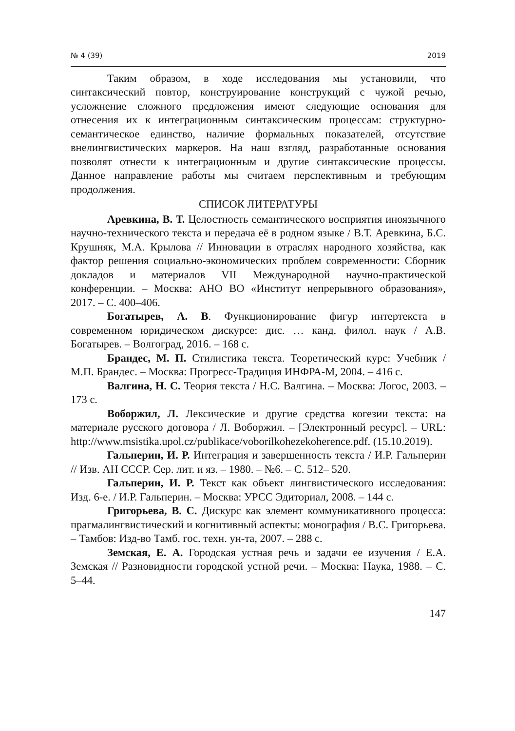№ 4 (39) 2019
Таким образом, в ходе исследования мы установили, что синтаксический повтор, конструирование конструкций с чужой речью, усложнение сложного предложения имеют следующие основания для отнесения их к интеграционным синтаксическим процессам: структурно-семантическое единство, наличие формальных показателей, отсутствие внелингвистических маркеров. На наш взгляд, разработанные основания позволят отнести к интеграционным и другие синтаксические процессы. Данное направление работы мы считаем перспективным и требующим продолжения.
СПИСОК ЛИТЕРАТУРЫ
Аревкина, В. Т. Целостность семантического восприятия иноязычного научно-технического текста и передача её в родном языке / В.Т. Аревкина, Б.С. Крушняк, М.А. Крылова // Инновации в отраслях народного хозяйства, как фактор решения социально-экономических проблем современности: Сборник докладов и материалов VII Международной научно-практической конференции. – Москва: АНО ВО «Институт непрерывного образования», 2017. – С. 400–406.
Богатырев, А. В. Функционирование фигур интертекста в современном юридическом дискурсе: дис. … канд. филол. наук / А.В. Богатырев. – Волгоград, 2016. – 168 с.
Брандес, М. П. Стилистика текста. Теоретический курс: Учебник / М.П. Брандес. – Москва: Прогресс-Традиция ИНФРА-М, 2004. – 416 с.
Валгина, Н. С. Теория текста / Н.С. Валгина. – Москва: Логос, 2003. – 173 с.
Воборжил, Л. Лексические и другие средства когезии текста: на материале русского договора / Л. Воборжил. – [Электронный ресурс]. – URL: http://www.msistika.upol.cz/publikace/voborilkohezekoherence.pdf. (15.10.2019).
Гальперин, И. Р. Интеграция и завершенность текста / И.Р. Гальперин // Изв. АН СССР. Сер. лит. и яз. – 1980. – №6. – С. 512– 520.
Гальперин, И. Р. Текст как объект лингвистического исследования: Изд. 6-е. / И.Р. Гальперин. – Москва: УРСС Эдиториал, 2008. – 144 с.
Григорьева, В. С. Дискурс как элемент коммуникативного процесса: прагмалингвистический и когнитивный аспекты: монография / В.С. Григорьева. – Тамбов: Изд-во Тамб. гос. техн. ун-та, 2007. – 288 с.
Земская, Е. А. Городская устная речь и задачи ее изучения / Е.А. Земская // Разновидности городской устной речи. – Москва: Наука, 1988. – С. 5–44.
147